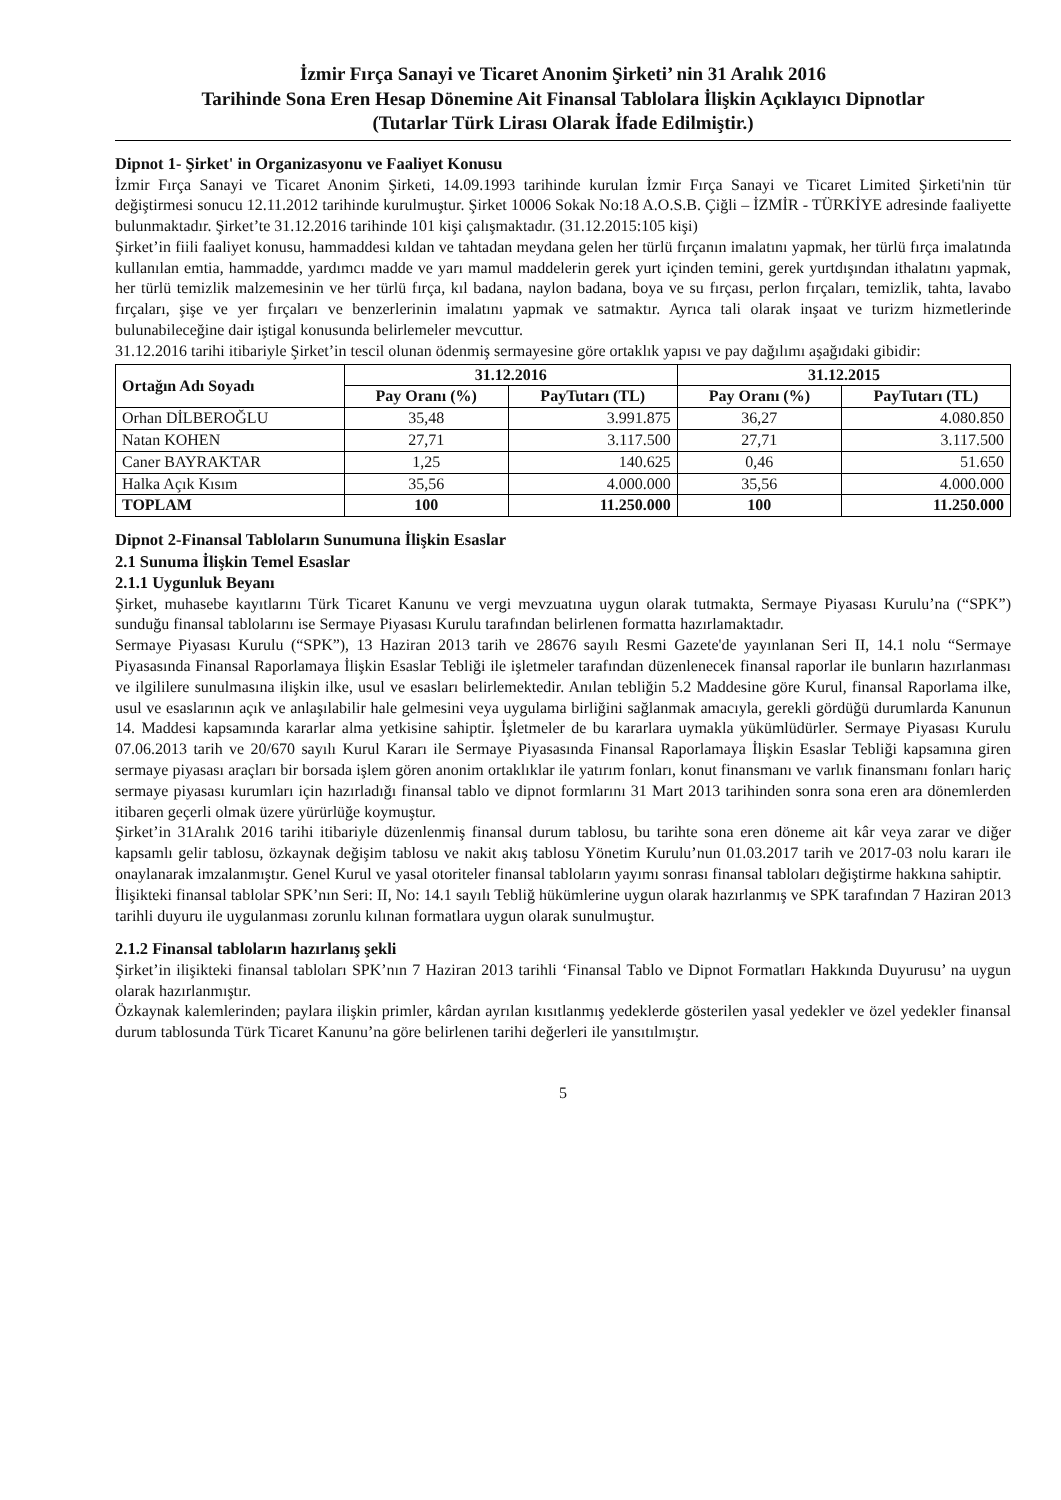İzmir Fırça Sanayi ve Ticaret Anonim Şirketi’ nin 31 Aralık 2016
Tarihinde Sona Eren Hesap Dönemine Ait Finansal Tablolara İlişkin Açıklayıcı Dipnotlar
(Tutarlar Türk Lirası Olarak İfade Edilmiştir.)
Dipnot 1- Şirket' in Organizasyonu ve Faaliyet Konusu
İzmir Fırça Sanayi ve Ticaret Anonim Şirketi, 14.09.1993 tarihinde kurulan İzmir Fırça Sanayi ve Ticaret Limited Şirketi'nin tür değiştirmesi sonucu 12.11.2012 tarihinde kurulmuştur. Şirket 10006 Sokak No:18 A.O.S.B. Çiğli – İZMİR - TÜRKİYE adresinde faaliyette bulunmaktadır. Şirket’te 31.12.2016 tarihinde 101 kişi çalışmaktadır. (31.12.2015:105 kişi)
Şirket’in fiili faaliyet konusu, hammaddesi kıldan ve tahtadan meydana gelen her türlü fırçanın imalatını yapmak, her türlü fırça imalatında kullanılan emtia, hammadde, yardımcı madde ve yarı mamul maddelerin gerek yurt içinden temini, gerek yurtdışından ithalatını yapmak, her türlü temizlik malzemesinin ve her türlü fırça, kıl badana, naylon badana, boya ve su fırçası, perlon fırçaları, temizlik, tahta, lavabo fırçaları, şişe ve yer fırçaları ve benzerlerinin imalatını yapmak ve satmaktır. Ayrıca tali olarak inşaat ve turizm hizmetlerinde bulunabileceğine dair iştigal konusunda belirlemeler mevcuttur.
31.12.2016 tarihi itibariyle Şirket’in tescil olunan ödenmiş sermayesine göre ortaklık yapısı ve pay dağılımı aşağıdaki gibidir:
| Ortağın Adı Soyadı | 31.12.2016 | | 31.12.2015 | |
| --- | --- | --- | --- | --- |
| | Pay Oranı (%) | PayTutarı (TL) | Pay Oranı (%) | PayTutarı (TL) |
| Orhan DİLBEROĞLU | 35,48 | 3.991.875 | 36,27 | 4.080.850 |
| Natan KOHEN | 27,71 | 3.117.500 | 27,71 | 3.117.500 |
| Caner BAYRAKTAR | 1,25 | 140.625 | 0,46 | 51.650 |
| Halka Açık Kısım | 35,56 | 4.000.000 | 35,56 | 4.000.000 |
| TOPLAM | 100 | 11.250.000 | 100 | 11.250.000 |
Dipnot 2-Finansal Tabloların Sunumuna İlişkin Esaslar
2.1 Sunuma İlişkin Temel Esaslar
2.1.1 Uygunluk Beyanı
Şirket, muhasebe kayıtlarını Türk Ticaret Kanunu ve vergi mevzuatına uygun olarak tutmakta, Sermaye Piyasası Kurulu’na (“SPK”) sunduğu finansal tablolarını ise Sermaye Piyasası Kurulu tarafından belirlenen formatta hazırlamaktadır.
Sermaye Piyasası Kurulu (“SPK”), 13 Haziran 2013 tarih ve 28676 sayılı Resmi Gazete'de yayınlanan Seri II, 14.1 nolu “Sermaye Piyasasında Finansal Raporlamaya İlişkin Esaslar Tebliği ile işletmeler tarafından düzenlenecek finansal raporlar ile bunların hazırlanması ve ilgililere sunulmasına ilişkin ilke, usul ve esasları belirlemektedir. Anılan tebliğin 5.2 Maddesine göre Kurul, finansal Raporlama ilke, usul ve esaslarının açık ve anlaşılabilir hale gelmesini veya uygulama birliğini sağlanmak amacıyla, gerekli gördüğü durumlarda Kanunun 14. Maddesi kapsamında kararlar alma yetkisine sahiptir. İşletmeler de bu kararlara uymakla yükümlüdürler. Sermaye Piyasası Kurulu 07.06.2013 tarih ve 20/670 sayılı Kurul Kararı ile Sermaye Piyasasında Finansal Raporlamaya İlişkin Esaslar Tebliği kapsamına giren sermaye piyasası araçları bir borsada işlem gören anonim ortaklıklar ile yatırım fonları, konut finansmanı ve varlık finansmanı fonları hariç sermaye piyasası kurumları için hazırladığı finansal tablo ve dipnot formlarını 31 Mart 2013 tarihinden sonra sona eren ara dönemlerden itibaren geçerli olmak üzere yürürlüğe koymuştur.
Şirket’in 31Aralık 2016 tarihi itibariyle düzenlenmiş finansal durum tablosu, bu tarihte sona eren döneme ait kâr veya zarar ve diğer kapsamlı gelir tablosu, özkaynak değişim tablosu ve nakit akış tablosu Yönetim Kurulu’nun 01.03.2017 tarih ve 2017-03 nolu kararı ile onaylanarak imzalanmıştır. Genel Kurul ve yasal otoriteler finansal tabloların yayımı sonrası finansal tabloları değiştirme hakkına sahiptir.
İlişikteki finansal tablolar SPK’nın Seri: II, No: 14.1 sayılı Tebliğ hükümlerine uygun olarak hazırlanmış ve SPK tarafından 7 Haziran 2013 tarihli duyuru ile uygulanması zorunlu kılınan formatlara uygun olarak sunulmuştur.
2.1.2 Finansal tabloların hazırlanış şekli
Şirket’in ilişikteki finansal tabloları SPK’nın 7 Haziran 2013 tarihli ‘Finansal Tablo ve Dipnot Formatları Hakkında Duyurusu’ na uygun olarak hazırlanmıştır.
Özkaynak kalemlerinden; paylara ilişkin primler, kârdan ayrılan kısıtlanmış yedeklerde gösterilen yasal yedekler ve özel yedekler finansal durum tablosunda Türk Ticaret Kanunu’na göre belirlenen tarihi değerleri ile yansıtılmıştır.
5